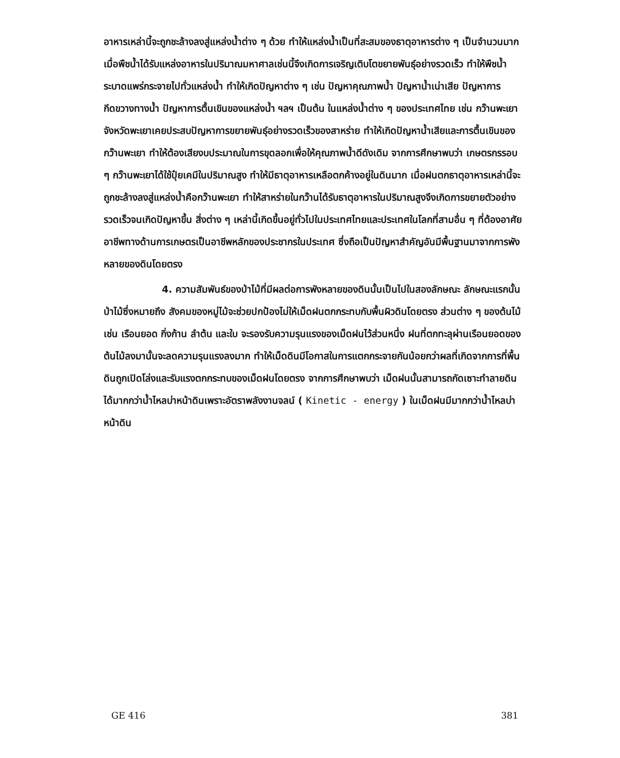อาหารเหล่านี้จะถูกชะล้างลงสู่แหล่งน้ำต่าง ๆ ด้วย ทำให้แหล่งน้ำเป็นที่สะสมของธาตุอาหารต่าง ๆ เป็นจำนวนมาก เมื่อพืชน้ำได้รับแหล่งอาหารในปริมาณมหาศาลเช่นนี้จึงเกิดการเจริญเติบโตขยายพันธุ์อย่างรวดเร็ว ทำให้พืชน้ำระบาดแพร่กระจายไปทั่วแหล่งน้ำ ทำให้เกิดปัญหาต่าง ๆ เช่น ปัญหาคุณภาพน้ำ ปัญหาน้ำเน่าเสีย ปัญหาการกีดขวางทางน้ำ ปัญหาการตื้นเขินของแหล่งน้ำ ฯลฯ เป็นต้น ในแหล่งน้ำต่าง ๆ ของประเทศไทย เช่น กว๊านพะเยา จังหวัดพะเยาเคยประสบปัญหาการขยายพันธุ์อย่างรวดเร็วของสาหร่าย ทำให้เกิดปัญหาน้ำเสียและการตื้นเขินของกว๊านพะเยา ทำให้ต้องเสียงบประมาณในการขุดลอกเพื่อให้คุณภาพน้ำดีดังเดิม จากการศึกษาพบว่า เกษตรกรรอบ ๆ กว๊านพะเยาได้ใช้ปุ๋ยเคมีในปริมาณสูง ทำให้มีธาตุอาหารเหลือตกค้างอยู่ในดินมาก เมื่อฝนตกธาตุอาหารเหล่านี้จะถูกชะล้างลงสู่แหล่งน้ำคือกว๊านพะเยา ทำให้สาหร่ายในกว๊านได้รับธาตุอาหารในปริมาณสูงจึงเกิดการขยายตัวอย่างรวดเร็วจนเกิดปัญหาขึ้น สิ่งต่าง ๆ เหล่านี้เกิดขึ้นอยู่ทั่วไปในประเทศไทยและประเทศในโลกที่สามอื่น ๆ ที่ต้องอาศัยอาชีพทางด้านการเกษตรเป็นอาชีพหลักของประชากรในประเทศ ซึ่งถือเป็นปัญหาสำคัญอันมีพื้นฐานมาจากการพังหลายของดินโดยตรง
4. ความสัมพันธ์ของป่าไม้ที่มีผลต่อการพังหลายของดินนั้นเป็นไปในสองลักษณะ ลักษณะแรกนั้นป่าไม้ซึ่งหมายถึง สังคมของหมู่ไม้จะช่วยปกป้องไม่ให้เม็ดฝนตกกระทบกับพื้นผิวดินโดยตรง ส่วนต่าง ๆ ของต้นไม้ เช่น เรือนยอด กิ่งก้าน ลำต้น และใบ จะรองรับความรุนแรงของเม็ดฝนไว้ส่วนหนึ่ง ฝนที่ตกทะลุผ่านเรือนยอดของต้นไม้ลงมานั้นจะลดความรุนแรงลงมาก ทำให้เม็ดดินมีโอกาสในการแตกกระจายกันน้อยกว่าผลที่เกิดจากการที่พื้นดินถูกเปิดโล่งและรับแรงตกกระทบของเม็ดฝนโดยตรง จากการศึกษาพบว่า เม็ดฝนนั้นสามารถกัดเซาะทำลายดินได้มากกว่าน้ำไหลบ่าหน้าดินเพราะอัตราพลังงานจลน์ ( Kinetic - energy ) ในเม็ดฝนมีมากกว่าน้ำไหลบ่าหน้าดิน
GE 416 381